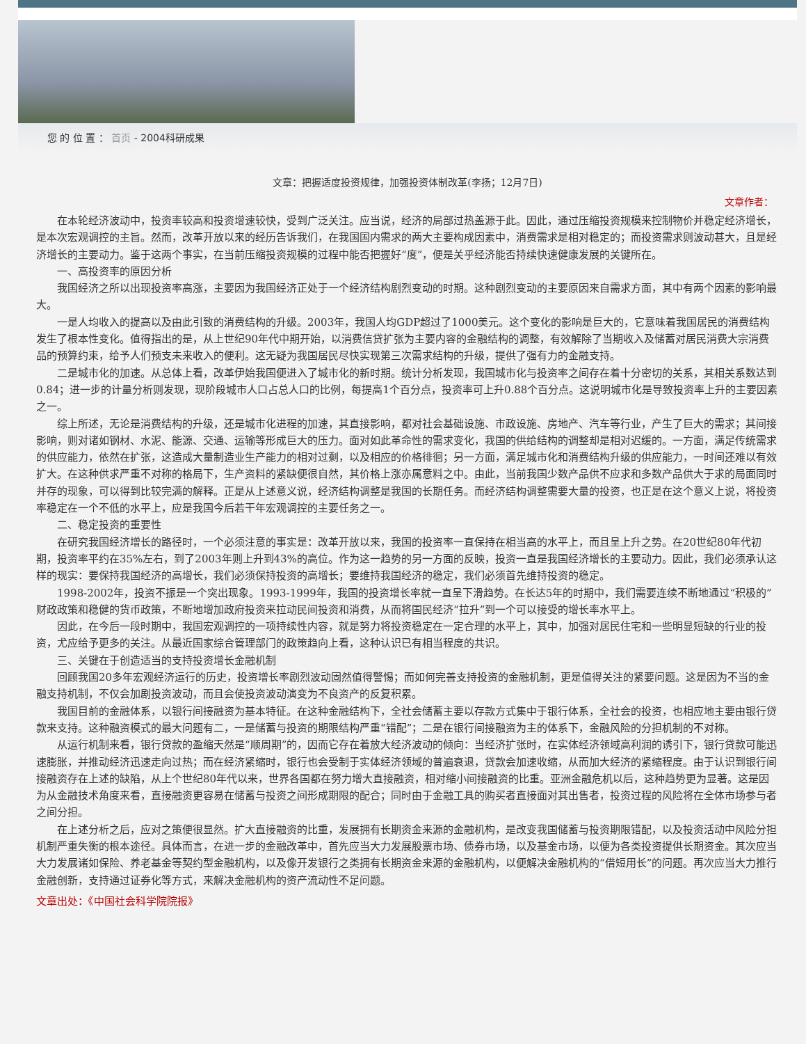您 的 位 置 ： 首页 - 2004科研成果
文章：把握适度投资规律，加强投资体制改革(李扬；12月7日)
文章作者：
在本轮经济波动中，投资率较高和投资增速较快，受到广泛关注。应当说，经济的局部过热盖源于此。因此，通过压缩投资规模来控制物价并稳定经济增长，是本次宏观调控的主旨。然而，改革开放以来的经历告诉我们，在我国国内需求的两大主要构成因素中，消费需求是相对稳定的；而投资需求则波动甚大，且是经济增长的主要动力。鉴于这两个事实，在当前压缩投资规模的过程中能否把握好“度”，便是关乎经济能否持续快速健康发展的关键所在。
一、高投资率的原因分析
我国经济之所以出现投资率高涨，主要因为我国经济正处于一个经济结构剧烈变动的时期。这种剧烈变动的主要原因来自需求方面，其中有两个因素的影响最大。
一是人均收入的提高以及由此引致的消费结构的升级。2003年，我国人均GDP超过了1000美元。这个变化的影响是巨大的，它意味着我国居民的消费结构发生了根本性变化。值得指出的是，从上世纪90年代中期开始，以消费信贷扩张为主要内容的金融结构的调整，有效解除了当期收入及储蓄对居民消费大宗消费品的预算约束，给予人们预支未来收入的便利。这无疑为我国居民尽快实现第三次需求结构的升级，提供了强有力的金融支持。
二是城市化的加速。从总体上看，改革伊始我国便进入了城市化的新时期。统计分析发现，我国城市化与投资率之间存在着十分密切的关系，其相关系数达到0.84；进一步的计量分析则发现，现阶段城市人口占总人口的比例，每提高1个百分点，投资率可上升0.88个百分点。这说明城市化是导致投资率上升的主要因素之一。
综上所述，无论是消费结构的升级，还是城市化进程的加速，其直接影响，都对社会基础设施、市政设施、房地产、汽车等行业，产生了巨大的需求；其间接影响，则对诸如钢材、水泥、能源、交通、运输等形成巨大的压力。面对如此革命性的需求变化，我国的供给结构的调整却是相对迟缓的。一方面，满足传统需求的供应能力，依然在扩张，这造成大量制造业生产能力的相对过剩，以及相应的价格徘徊；另一方面，满足城市化和消费结构升级的供应能力，一时间还难以有效扩大。在这种供求严重不对称的格局下，生产资料的紧缺便很自然，其价格上涨亦属意料之中。由此，当前我国少数产品供不应求和多数产品供大于求的局面同时并存的现象，可以得到比较完满的解释。正是从上述意义说，经济结构调整是我国的长期任务。而经济结构调整需要大量的投资，也正是在这个意义上说，将投资率稳定在一个不低的水平上，应是我国今后若干年宏观调控的主要任务之一。
二、稳定投资的重要性
在研究我国经济增长的路径时，一个必须注意的事实是：改革开放以来，我国的投资率一直保持在相当高的水平上，而且呈上升之势。在20世纪80年代初期，投资率平约在35%左右，到了2003年则上升到43%的高位。作为这一趋势的另一方面的反映，投资一直是我国经济增长的主要动力。因此，我们必须承认这样的现实：要保持我国经济的高增长，我们必须保持投资的高增长；要维持我国经济的稳定，我们必须首先维持投资的稳定。
1998-2002年，投资不振是一个突出现象。1993-1999年，我国的投资增长率就一直呈下滑趋势。在长达5年的时期中，我们需要连续不断地通过“积极的”财政政策和稳健的货币政策，不断地增加政府投资来拉动民间投资和消费，从而将国民经济“拉升”到一个可以接受的增长率水平上。
因此，在今后一段时期中，我国宏观调控的一项持续性内容，就是努力将投资稳定在一定合理的水平上，其中，加强对居民住宅和一些明显短缺的行业的投资，尤应给予更多的关注。从最近国家综合管理部门的政策趋向上看，这种认识已有相当程度的共识。
三、关键在于创造适当的支持投资增长金融机制
回顾我国20多年宏观经济运行的历史，投资增长率剧烈波动固然值得警惕；而如何完善支持投资的金融机制，更是值得关注的紧要问题。这是因为不当的金融支持机制，不仅会加剧投资波动，而且会使投资波动演变为不良资产的反复积累。
我国目前的金融体系，以银行间接融资为基本特征。在这种金融结构下，全社会储蓄主要以存款方式集中于银行体系，全社会的投资，也相应地主要由银行贷款来支持。这种融资模式的最大问题有二，一是储蓄与投资的期限结构严重“错配”；二是在银行间接融资为主的体系下，金融风险的分担机制的不对称。
从运行机制来看，银行贷款的盈缩天然是“顺周期”的，因而它存在着放大经济波动的倾向：当经济扩张时，在实体经济领域高利润的诱引下，银行贷款可能迅速膨胀，并推动经济迅速走向过热；而在经济紧缩时，银行也会受制于实体经济领域的普遍衰退，贷款会加速收缩，从而加大经济的紧缩程度。由于认识到银行间接融资存在上述的缺陷，从上个世纪80年代以来，世界各国都在努力增大直接融资，相对缩小间接融资的比重。亚洲金融危机以后，这种趋势更为显著。这是因为从金融技术角度来看，直接融资更容易在储蓄与投资之间形成期限的配合；同时由于金融工具的购买者直接面对其出售者，投资过程的风险将在全体市场参与者之间分担。
在上述分析之后，应对之策便很显然。扩大直接融资的比重，发展拥有长期资金来源的金融机构，是改变我国储蓄与投资期限错配，以及投资活动中风险分担机制严重失衡的根本途径。具体而言，在进一步的金融改革中，首先应当大力发展股票市场、债券市场，以及基金市场，以便为各类投资提供长期资金。其次应当大力发展诸如保险、养老基金等契约型金融机构，以及像开发银行之类拥有长期资金来源的金融机构，以便解决金融机构的“借短用长”的问题。再次应当大力推行金融创新，支持通过证券化等方式，来解决金融机构的资产流动性不足问题。
文章出处：《中国社会科学院院报》